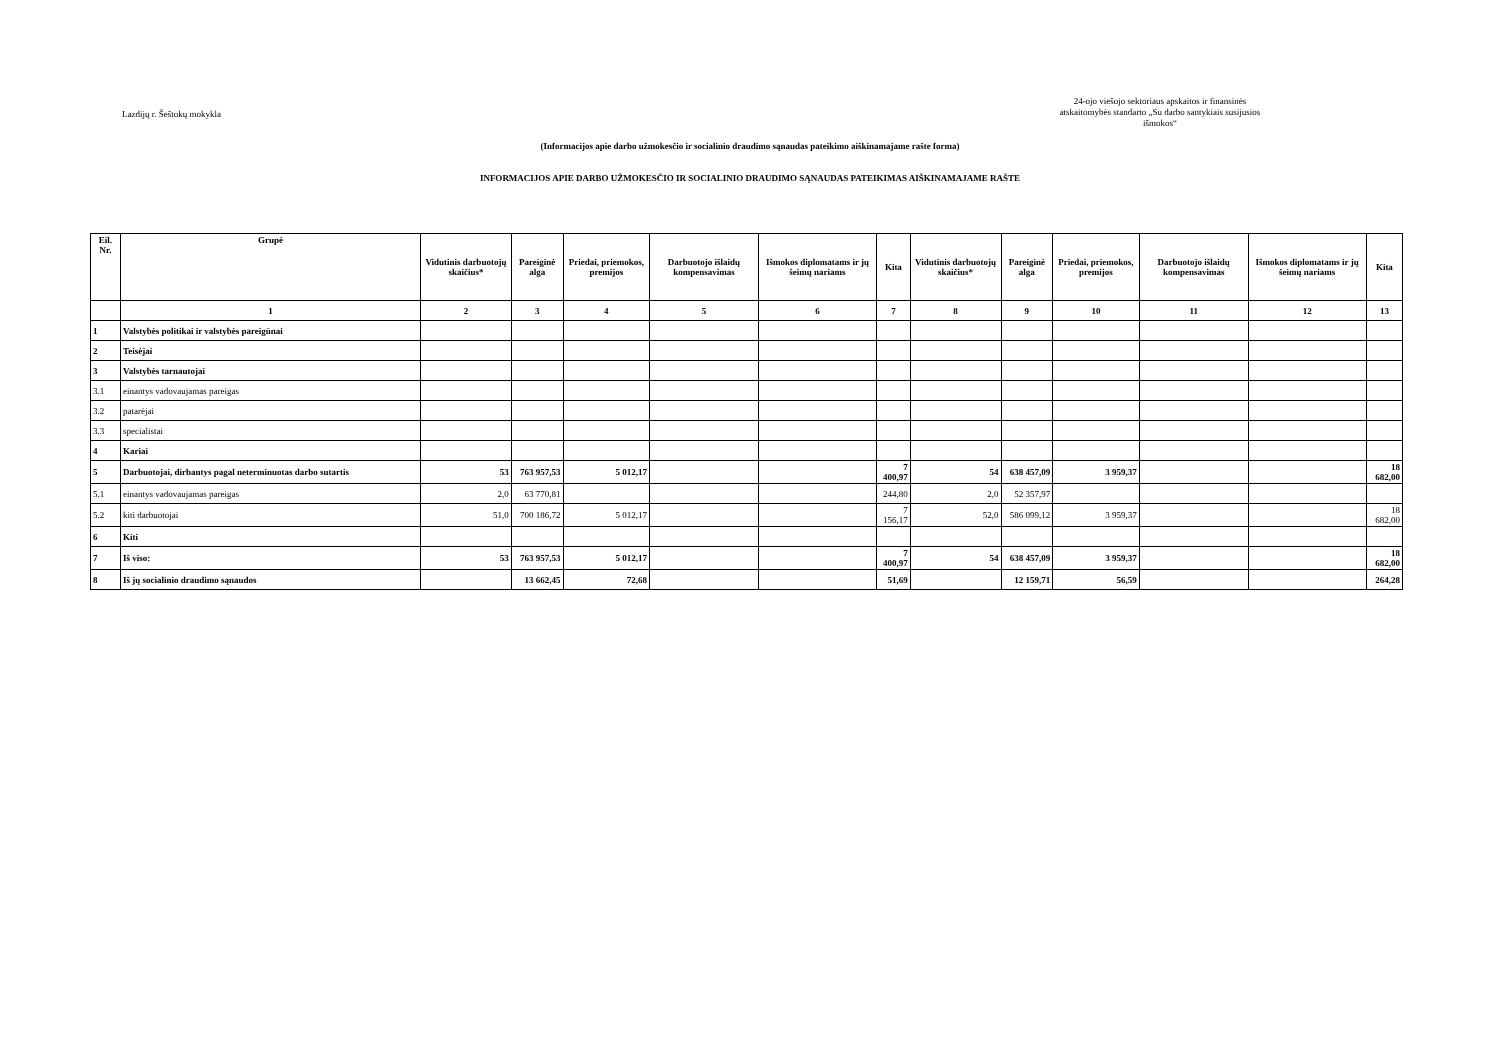Lazdijų r. Šeštokų mokykla
24-ojo viešojo sektoriaus apskaitos ir finansinės atskaitomybės standarto „Su darbo santykiais susijusios išmokos“
(Informacijos apie darbo užmokesčio ir socialinio draudimo sąnaudas pateikimo aiškinamajame rašte forma)
INFORMACIJOS APIE DARBO UŽMOKESČIO IR SOCIALINIO DRAUDIMO SĄNAUDAS PATEIKIMAS AIŠKINAMAJAME RAŠTE
| Eil. Nr. | Grupė | Vidutinis darbuotojų skaičius* | Pareiginė alga | Priedai, priemokos, premijos | Darbuotojo išlaidų kompensavimas | Išmokos diplomatams ir jų šeimų nariams | Kita | Vidutinis darbuotojų skaičius* | Pareiginė alga | Priedai, priemokos, premijos | Darbuotojo išlaidų kompensavimas | Išmokos diplomatams ir jų šeimų nariams | Kita |
| --- | --- | --- | --- | --- | --- | --- | --- | --- | --- | --- | --- | --- | --- |
| | 1 | 2 | 3 | 4 | 5 | 6 | 7 | 8 | 9 | 10 | 11 | 12 | 13 |
| 1 | Valstybės politikai ir valstybės pareigūnai | | | | | | | | | | | | |
| 2 | Teisėjai | | | | | | | | | | | | |
| 3 | Valstybės tarnautojai | | | | | | | | | | | | |
| 3.1 | einantys vadovaujamas pareigas | | | | | | | | | | | | |
| 3.2 | patarėjai | | | | | | | | | | | | |
| 3.3 | specialistai | | | | | | | | | | | | |
| 4 | Kariai | | | | | | | | | | | | |
| 5 | Darbuotojai, dirbantys pagal neterminuotas darbo sutartis | 53 | 763 957,53 | 5 012,17 | | | 7 400,97 | 54 | 638 457,09 | 3 959,37 | | | 18 682,00 |
| 5.1 | einantys vadovaujamas pareigas | 2,0 | 63 770,81 | | | | 244,80 | 2,0 | 52 357,97 | | | | |
| 5.2 | kiti darbuotojai | 51,0 | 700 186,72 | 5 012,17 | | | 7 156,17 | 52,0 | 586 099,12 | 3 959,37 | | | 18 682,00 |
| 6 | Kiti | | | | | | | | | | | | |
| 7 | Iš viso: | 53 | 763 957,53 | 5 012,17 | | | 7 400,97 | 54 | 638 457,09 | 3 959,37 | | | 18 682,00 |
| 8 | Iš jų socialinio draudimo sąnaudos | | 13 662,45 | 72,68 | | | 51,69 | | 12 159,71 | 56,59 | | | 264,28 |